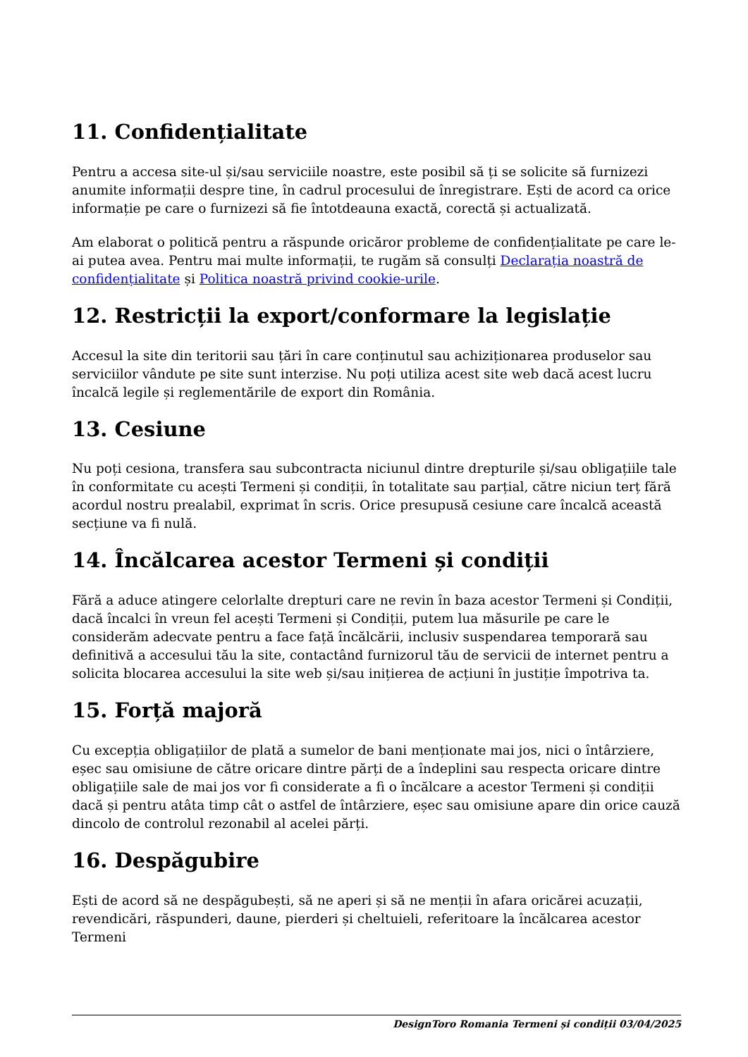11. Confidențialitate
Pentru a accesa site-ul și/sau serviciile noastre, este posibil să ți se solicite să furnizezi anumite informații despre tine, în cadrul procesului de înregistrare. Ești de acord ca orice informație pe care o furnizezi să fie întotdeauna exactă, corectă și actualizată.
Am elaborat o politică pentru a răspunde oricăror probleme de confidențialitate pe care le-ai putea avea. Pentru mai multe informații, te rugăm să consulți Declarația noastră de confidențialitate și Politica noastră privind cookie-urile.
12. Restricții la export/conformare la legislație
Accesul la site din teritorii sau țări în care conținutul sau achiziționarea produselor sau serviciilor vândute pe site sunt interzise. Nu poți utiliza acest site web dacă acest lucru încalcă legile și reglementările de export din România.
13. Cesiune
Nu poți cesiona, transfera sau subcontracta niciunul dintre drepturile și/sau obligațiile tale în conformitate cu acești Termeni și condiții, în totalitate sau parțial, către niciun terț fără acordul nostru prealabil, exprimat în scris. Orice presupusă cesiune care încalcă această secțiune va fi nulă.
14. Încălcarea acestor Termeni și condiții
Fără a aduce atingere celorlalte drepturi care ne revin în baza acestor Termeni și Condiții, dacă încalci în vreun fel acești Termeni și Condiții, putem lua măsurile pe care le considerăm adecvate pentru a face față încălcării, inclusiv suspendarea temporară sau definitivă a accesului tău la site, contactând furnizorul tău de servicii de internet pentru a solicita blocarea accesului la site web și/sau inițierea de acțiuni în justiție împotriva ta.
15. Forță majoră
Cu excepția obligațiilor de plată a sumelor de bani menționate mai jos, nici o întârziere, eșec sau omisiune de către oricare dintre părți de a îndeplini sau respecta oricare dintre obligațiile sale de mai jos vor fi considerate a fi o încălcare a acestor Termeni și condiții dacă și pentru atâta timp cât o astfel de întârziere, eșec sau omisiune apare din orice cauză dincolo de controlul rezonabil al acelei părți.
16. Despăgubire
Ești de acord să ne despăgubești, să ne aperi și să ne menții în afara oricărei acuzații, revendicări, răspunderi, daune, pierderi și cheltuieli, referitoare la încălcarea acestor Termeni
DesignToro Romania Termeni și condiții 03/04/2025